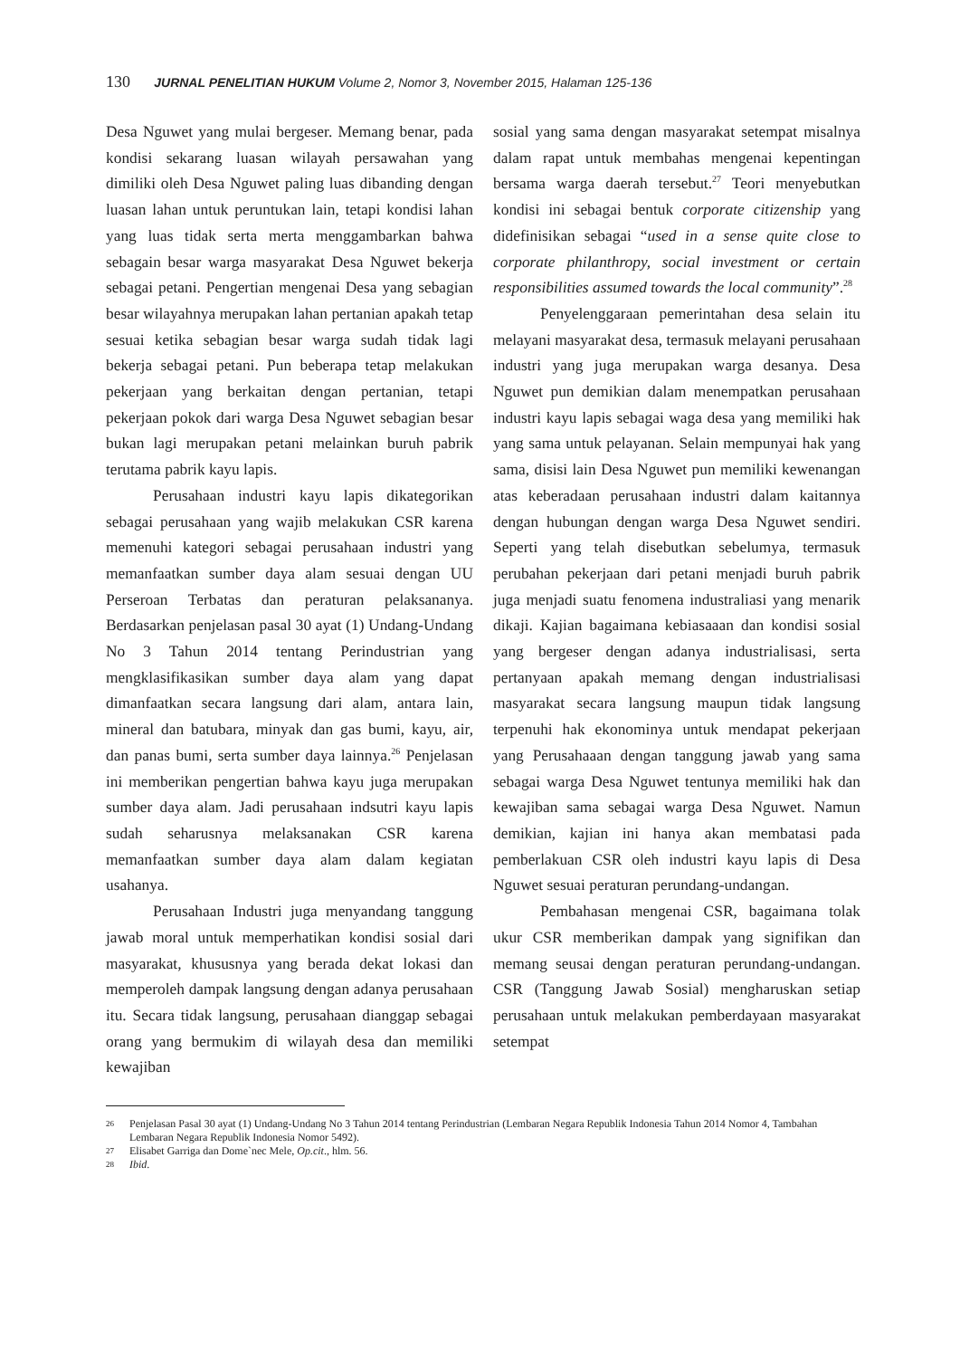130 JURNAL PENELITIAN HUKUM Volume 2, Nomor 3, November 2015, Halaman 125-136
Desa Nguwet yang mulai bergeser. Memang benar, pada kondisi sekarang luasan wilayah persawahan yang dimiliki oleh Desa Nguwet paling luas dibanding dengan luasan lahan untuk peruntukan lain, tetapi kondisi lahan yang luas tidak serta merta menggambarkan bahwa sebagain besar warga masyarakat Desa Nguwet bekerja sebagai petani. Pengertian mengenai Desa yang sebagian besar wilayahnya merupakan lahan pertanian apakah tetap sesuai ketika sebagian besar warga sudah tidak lagi bekerja sebagai petani. Pun beberapa tetap melakukan pekerjaan yang berkaitan dengan pertanian, tetapi pekerjaan pokok dari warga Desa Nguwet sebagian besar bukan lagi merupakan petani melainkan buruh pabrik terutama pabrik kayu lapis.
Perusahaan industri kayu lapis dikategorikan sebagai perusahaan yang wajib melakukan CSR karena memenuhi kategori sebagai perusahaan industri yang memanfaatkan sumber daya alam sesuai dengan UU Perseroan Terbatas dan peraturan pelaksananya. Berdasarkan penjelasan pasal 30 ayat (1) Undang-Undang No 3 Tahun 2014 tentang Perindustrian yang mengklasifikasikan sumber daya alam yang dapat dimanfaatkan secara langsung dari alam, antara lain, mineral dan batubara, minyak dan gas bumi, kayu, air, dan panas bumi, serta sumber daya lainnya.<sup>26</sup> Penjelasan ini memberikan pengertian bahwa kayu juga merupakan sumber daya alam. Jadi perusahaan indsutri kayu lapis sudah seharusnya melaksanakan CSR karena memanfaatkan sumber daya alam dalam kegiatan usahanya.
Perusahaan Industri juga menyandang tanggung jawab moral untuk memperhatikan kondisi sosial dari masyarakat, khususnya yang berada dekat lokasi dan memperoleh dampak langsung dengan adanya perusahaan itu. Secara tidak langsung, perusahaan dianggap sebagai orang yang bermukim di wilayah desa dan memiliki kewajiban
sosial yang sama dengan masyarakat setempat misalnya dalam rapat untuk membahas mengenai kepentingan bersama warga daerah tersebut.<sup>27</sup> Teori menyebutkan kondisi ini sebagai bentuk corporate citizenship yang didefinisikan sebagai “used in a sense quite close to corporate philanthropy, social investment or certain responsibilities assumed towards the local community”.<sup>28</sup>
Penyelenggaraan pemerintahan desa selain itu melayani masyarakat desa, termasuk melayani perusahaan industri yang juga merupakan warga desanya. Desa Nguwet pun demikian dalam menempatkan perusahaan industri kayu lapis sebagai waga desa yang memiliki hak yang sama untuk pelayanan. Selain mempunyai hak yang sama, disisi lain Desa Nguwet pun memiliki kewenangan atas keberadaan perusahaan industri dalam kaitannya dengan hubungan dengan warga Desa Nguwet sendiri. Seperti yang telah disebutkan sebelumya, termasuk perubahan pekerjaan dari petani menjadi buruh pabrik juga menjadi suatu fenomena industraliasi yang menarik dikaji. Kajian bagaimana kebiasaaan dan kondisi sosial yang bergeser dengan adanya industrialisasi, serta pertanyaan apakah memang dengan industrialisasi masyarakat secara langsung maupun tidak langsung terpenuhi hak ekonominya untuk mendapat pekerjaan yang Perusahaaan dengan tanggung jawab yang sama sebagai warga Desa Nguwet tentunya memiliki hak dan kewajiban sama sebagai warga Desa Nguwet. Namun demikian, kajian ini hanya akan membatasi pada pemberlakuan CSR oleh industri kayu lapis di Desa Nguwet sesuai peraturan perundang-undangan.
Pembahasan mengenai CSR, bagaimana tolak ukur CSR memberikan dampak yang signifikan dan memang seusai dengan peraturan perundang-undangan. CSR (Tanggung Jawab Sosial) mengharuskan setiap perusahaan untuk melakukan pemberdayaan masyarakat setempat
26 Penjelasan Pasal 30 ayat (1) Undang-Undang No 3 Tahun 2014 tentang Perindustrian (Lembaran Negara Republik Indonesia Tahun 2014 Nomor 4, Tambahan Lembaran Negara Republik Indonesia Nomor 5492).
27 Elisabet Garriga dan Dome`nec Mele, Op.cit., hlm. 56.
28 Ibid.